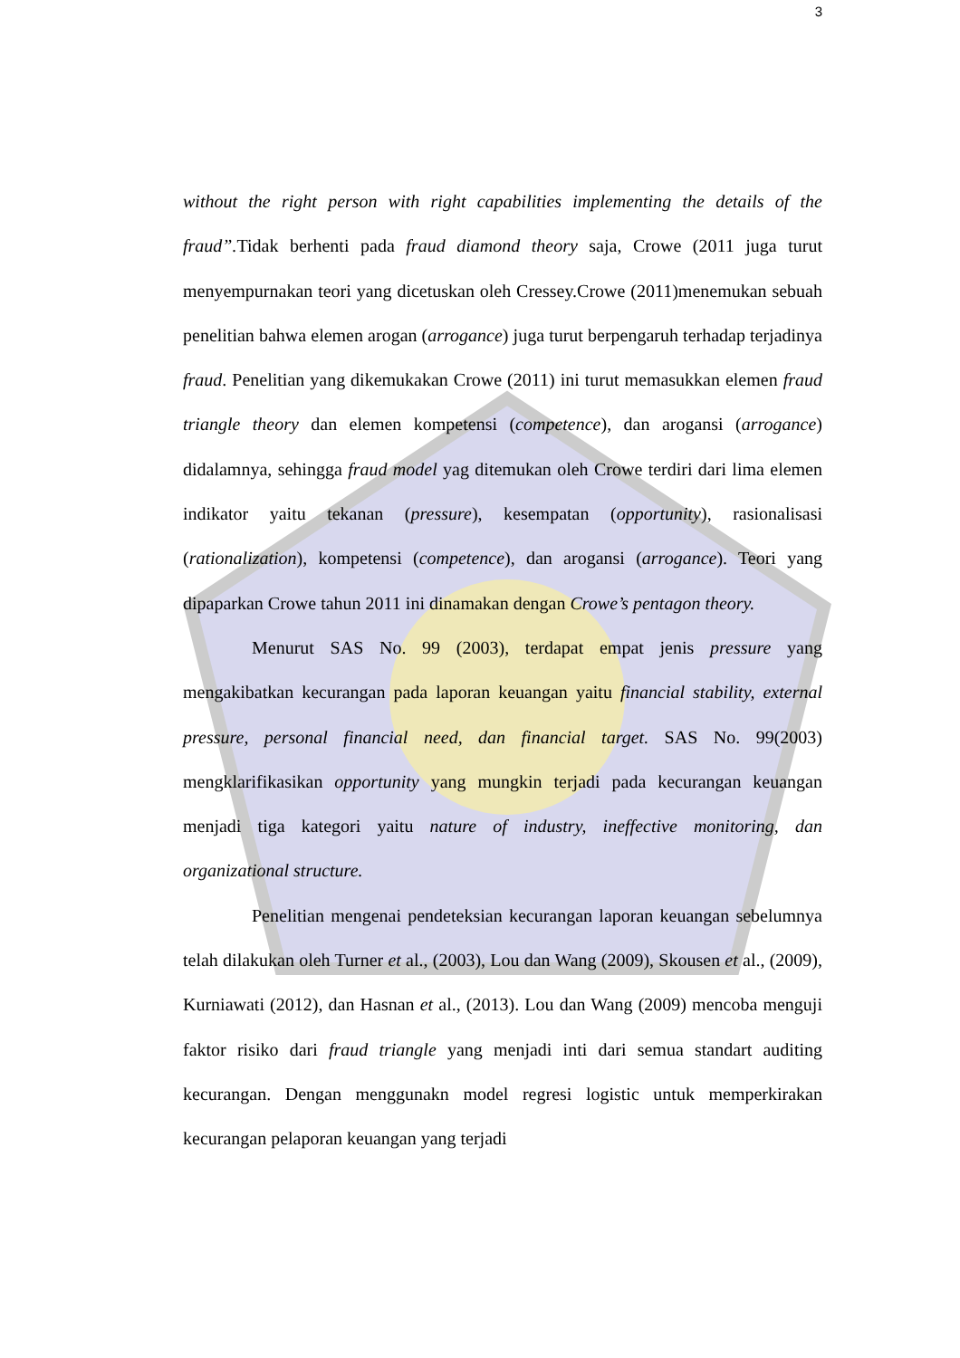3
without the right person with right capabilities implementing the details of the fraud”. Tidak berhenti pada fraud diamond theory saja, Crowe (2011 juga turut menyempurnakan teori yang dicetuskan oleh Cressey.Crowe (2011)menemukan sebuah penelitian bahwa elemen arogan (arrogance) juga turut berpengaruh terhadap terjadinya fraud. Penelitian yang dikemukakan Crowe (2011) ini turut memasukkan elemen fraud triangle theory dan elemen kompetensi (competence), dan arogansi (arrogance) didalamnya, sehingga fraud model yag ditemukan oleh Crowe terdiri dari lima elemen indikator yaitu tekanan (pressure), kesempatan (opportunity), rasionalisasi (rationalization), kompetensi (competence), dan arogansi (arrogance). Teori yang dipaparkan Crowe tahun 2011 ini dinamakan dengan Crowe’s pentagon theory.
Menurut SAS No. 99 (2003), terdapat empat jenis pressure yang mengakibatkan kecurangan pada laporan keuangan yaitu financial stability, external pressure, personal financial need, dan financial target. SAS No. 99(2003) mengklarifikasikan opportunity yang mungkin terjadi pada kecurangan keuangan menjadi tiga kategori yaitu nature of industry, ineffective monitoring, dan organizational structure.
Penelitian mengenai pendeteksian kecurangan laporan keuangan sebelumnya telah dilakukan oleh Turner et al., (2003), Lou dan Wang (2009), Skousen et al., (2009), Kurniawati (2012), dan Hasnan et al., (2013). Lou dan Wang (2009) mencoba menguji faktor risiko dari fraud triangle yang menjadi inti dari semua standart auditing kecurangan. Dengan menggunakn model regresi logistic untuk memperkirakan kecurangan pelaporan keuangan yang terjadi